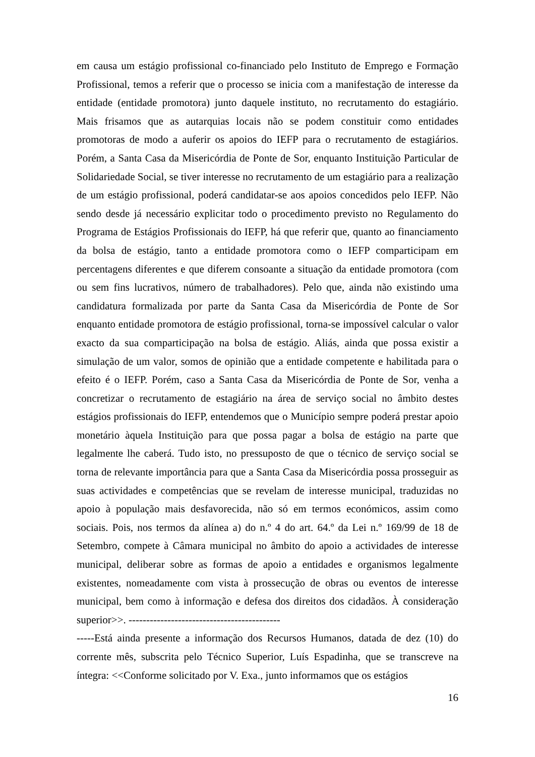em causa um estágio profissional co-financiado pelo Instituto de Emprego e Formação Profissional, temos a referir que o processo se inicia com a manifestação de interesse da entidade (entidade promotora) junto daquele instituto, no recrutamento do estagiário. Mais frisamos que as autarquias locais não se podem constituir como entidades promotoras de modo a auferir os apoios do IEFP para o recrutamento de estagiários. Porém, a Santa Casa da Misericórdia de Ponte de Sor, enquanto Instituição Particular de Solidariedade Social, se tiver interesse no recrutamento de um estagiário para a realização de um estágio profissional, poderá candidatar-se aos apoios concedidos pelo IEFP. Não sendo desde já necessário explicitar todo o procedimento previsto no Regulamento do Programa de Estágios Profissionais do IEFP, há que referir que, quanto ao financiamento da bolsa de estágio, tanto a entidade promotora como o IEFP comparticipam em percentagens diferentes e que diferem consoante a situação da entidade promotora (com ou sem fins lucrativos, número de trabalhadores). Pelo que, ainda não existindo uma candidatura formalizada por parte da Santa Casa da Misericórdia de Ponte de Sor enquanto entidade promotora de estágio profissional, torna-se impossível calcular o valor exacto da sua comparticipação na bolsa de estágio. Aliás, ainda que possa existir a simulação de um valor, somos de opinião que a entidade competente e habilitada para o efeito é o IEFP. Porém, caso a Santa Casa da Misericórdia de Ponte de Sor, venha a concretizar o recrutamento de estagiário na área de serviço social no âmbito destes estágios profissionais do IEFP, entendemos que o Município sempre poderá prestar apoio monetário àquela Instituição para que possa pagar a bolsa de estágio na parte que legalmente lhe caberá. Tudo isto, no pressuposto de que o técnico de serviço social se torna de relevante importância para que a Santa Casa da Misericórdia possa prosseguir as suas actividades e competências que se revelam de interesse municipal, traduzidas no apoio à população mais desfavorecida, não só em termos económicos, assim como sociais. Pois, nos termos da alínea a) do n.º 4 do art. 64.º da Lei n.º 169/99 de 18 de Setembro, compete à Câmara municipal no âmbito do apoio a actividades de interesse municipal, deliberar sobre as formas de apoio a entidades e organismos legalmente existentes, nomeadamente com vista à prossecução de obras ou eventos de interesse municipal, bem como à informação e defesa dos direitos dos cidadãos. À consideração superior>>. -------------------------------------------
-----Está ainda presente a informação dos Recursos Humanos, datada de dez (10) do corrente mês, subscrita pelo Técnico Superior, Luís Espadinha, que se transcreve na íntegra: <<Conforme solicitado por V. Exa., junto informamos que os estágios
16